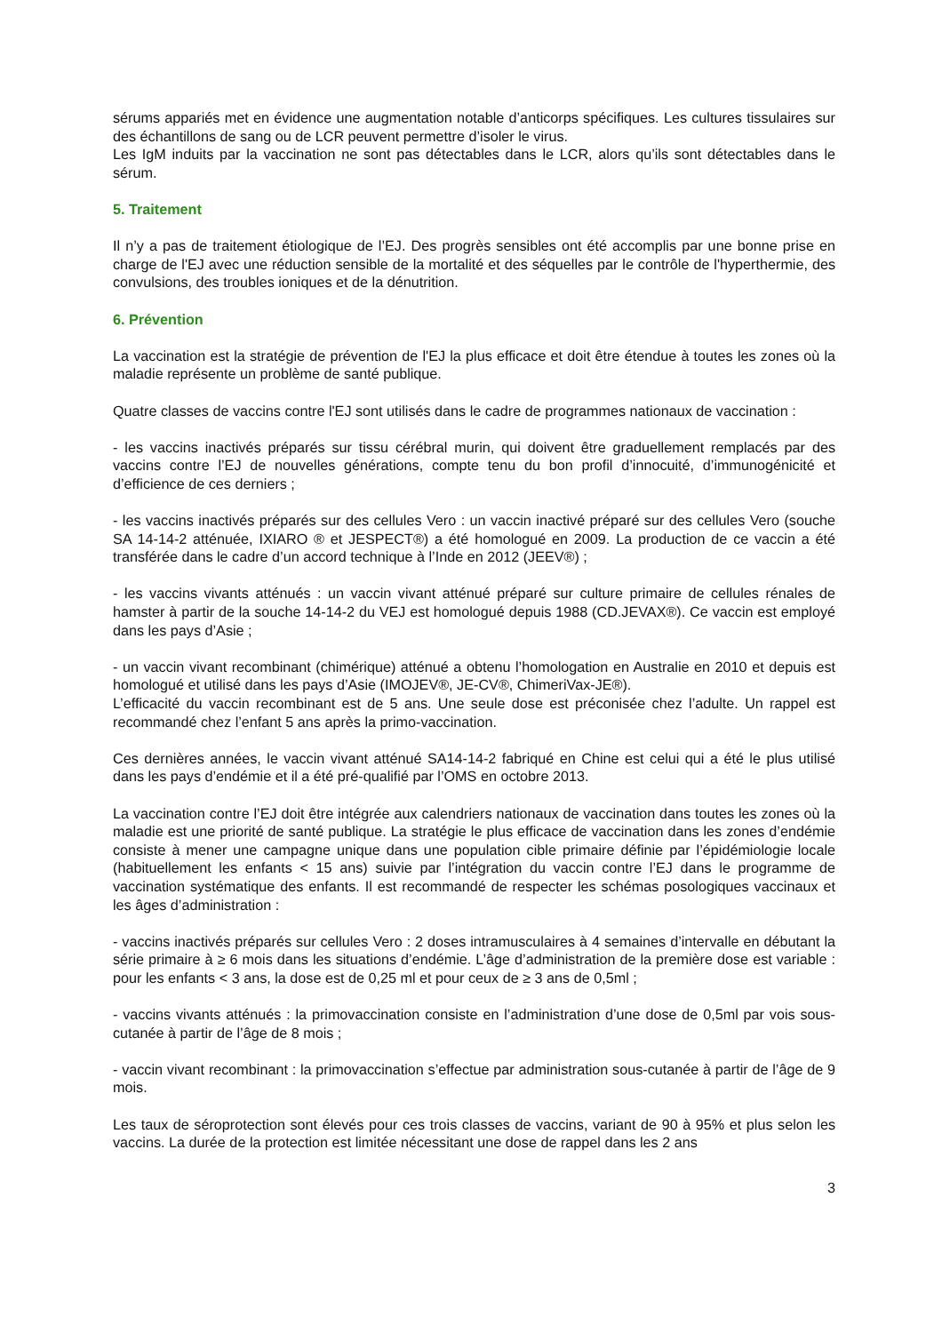sérums appariés met en évidence une augmentation notable d’anticorps spécifiques. Les cultures tissulaires sur des échantillons de sang ou de LCR peuvent permettre d’isoler le virus.
Les IgM induits par la vaccination ne sont pas détectables dans le LCR, alors qu’ils sont détectables dans le sérum.
5. Traitement
Il n’y a pas de traitement étiologique de l’EJ. Des progrès sensibles ont été accomplis par une bonne prise en charge de l'EJ avec une réduction sensible de la mortalité et des séquelles par le contrôle de l'hyperthermie, des convulsions, des troubles ioniques et de la dénutrition.
6. Prévention
La vaccination est la stratégie de prévention de l'EJ la plus efficace et doit être étendue à toutes les zones où la maladie représente un problème de santé publique.
Quatre classes de vaccins contre l'EJ sont utilisés dans le cadre de programmes nationaux de vaccination :
- les vaccins inactivés préparés sur tissu cérébral murin, qui doivent être graduellement remplacés par des vaccins contre l’EJ de nouvelles générations, compte tenu du bon profil d’innocuité, d’immunogénicité et d’efficience de ces derniers ;
- les vaccins inactivés préparés sur des cellules Vero : un vaccin inactivé préparé sur des cellules Vero (souche SA 14-14-2 atténuée, IXIARO ® et JESPECT®) a été homologué en 2009. La production de ce vaccin a été transférée dans le cadre d’un accord technique à l’Inde en 2012 (JEEV®) ;
- les vaccins vivants atténués : un vaccin vivant atténué préparé sur culture primaire de cellules rénales de hamster à partir de la souche 14-14-2 du VEJ est homologué depuis 1988 (CD.JEVAX®). Ce vaccin est employé dans les pays d’Asie ;
- un vaccin vivant recombinant (chimérique) atténué a obtenu l’homologation en Australie en 2010 et depuis est homologué et utilisé dans les pays d’Asie (IMOJEV®, JE-CV®, ChimeriVax-JE®).
L’efficacité du vaccin recombinant est de 5 ans. Une seule dose est préconisée chez l’adulte. Un rappel est recommandé chez l’enfant 5 ans après la primo-vaccination.
Ces dernières années, le vaccin vivant atténué SA14-14-2 fabriqué en Chine est celui qui a été le plus utilisé dans les pays d’endémie et il a été pré-qualifié par l’OMS en octobre 2013.
La vaccination contre l’EJ doit être intégrée aux calendriers nationaux de vaccination dans toutes les zones où la maladie est une priorité de santé publique. La stratégie le plus efficace de vaccination dans les zones d’endémie consiste à mener une campagne unique dans une population cible primaire définie par l’épidémiologie locale (habituellement les enfants < 15 ans) suivie par l’intégration du vaccin contre l’EJ dans le programme de vaccination systématique des enfants. Il est recommandé de respecter les schémas posologiques vaccinaux et les âges d’administration :
- vaccins inactivés préparés sur cellules Vero : 2 doses intramusculaires à 4 semaines d’intervalle en débutant la série primaire à ≥ 6 mois dans les situations d’endémie. L’âge d’administration de la première dose est variable : pour les enfants < 3 ans, la dose est de 0,25 ml et pour ceux de ≥ 3 ans de 0,5ml ;
- vaccins vivants atténués : la primovaccination consiste en l’administration d’une dose de 0,5ml par vois sous-cutanée à partir de l’âge de 8 mois ;
- vaccin vivant recombinant : la primovaccination s’effectue par administration sous-cutanée à partir de l’âge de 9 mois.
Les taux de séroprotection sont élevés pour ces trois classes de vaccins, variant de 90 à 95% et plus selon les vaccins. La durée de la protection est limitée nécessitant une dose de rappel dans les 2 ans
3